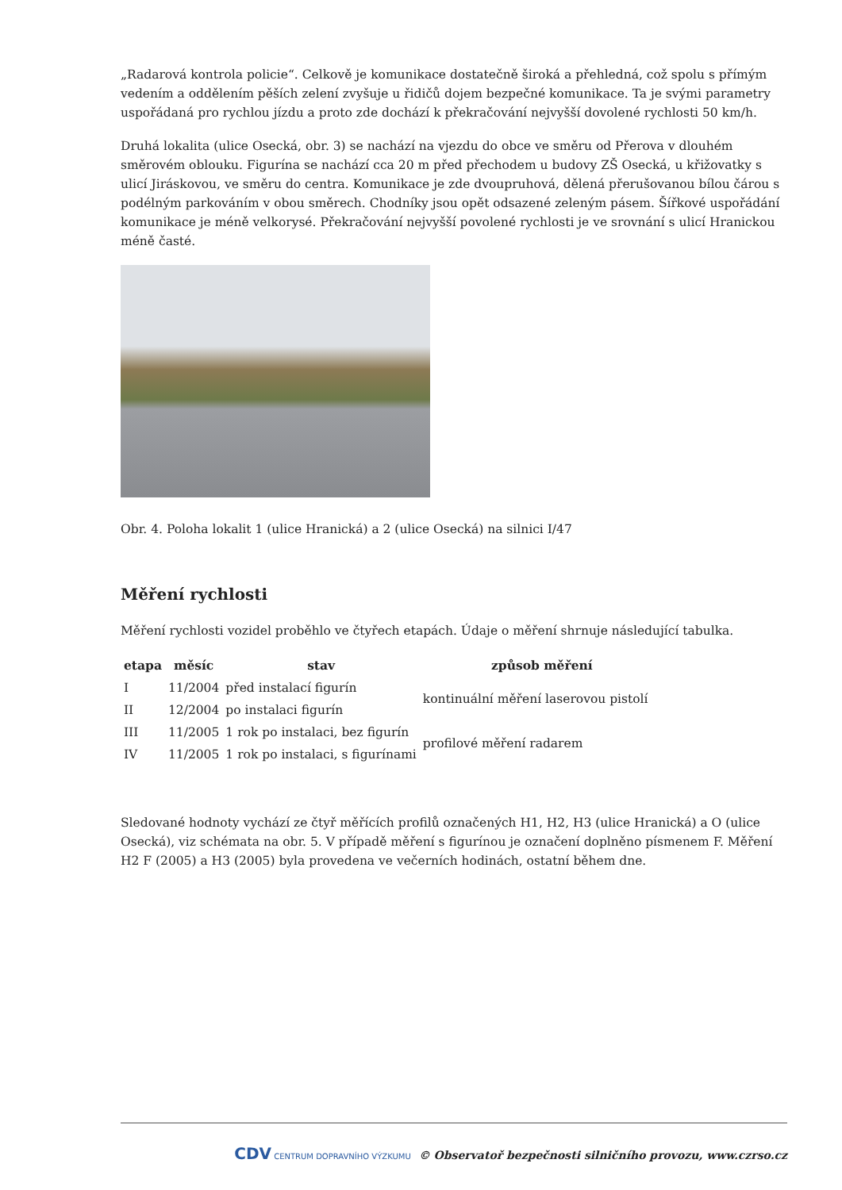„Radarová kontrola policie“. Celkově je komunikace dostatečně široká a přehledná, což spolu s přímým vedením a oddělením pěších zelení zvyšuje u řidičů dojem bezpečné komunikace. Ta je svými parametry uspořádaná pro rychlou jízdu a proto zde dochází k překračování nejvyšší dovolené rychlosti 50 km/h.
Druhá lokalita (ulice Osecká, obr. 3) se nachází na vjezdu do obce ve směru od Přerova v dlouhém směrovém oblouku. Figurína se nachází cca 20 m před přechodem u budovy ZŠ Osecká, u křižovatky s ulicí Jiráskovou, ve směru do centra. Komunikace je zde dvoupruhová, dělená přerušovanou bílou čárou s podélným parkováním v obou směrech. Chodníky jsou opět odsazené zeleným pásem. Šířkové uspořádání komunikace je méně velkorysé. Překračování nejvyšší povolené rychlosti je ve srovnání s ulicí Hranickou méně časté.
Obr. 4. Poloha lokalit 1 (ulice Hranická) a 2 (ulice Osecká) na silnici I/47
Měření rychlosti
Měření rychlosti vozidel proběhlo ve čtyřech etapách. Údaje o měření shrnuje následující tabulka.
| etapa | měsíc | stav | způsob měření |
| --- | --- | --- | --- |
| I | 11/2004 | před instalací figurín | kontinuální měření laserovou pistolí |
| II | 12/2004 | po instalaci figurín | |
| III | 11/2005 | 1 rok po instalaci, bez figurín | profilové měření radarem |
| IV | 11/2005 | 1 rok po instalaci, s figurínami | |
Sledované hodnoty vychází ze čtyř měřících profilů označených H1, H2, H3 (ulice Hranická) a O (ulice Osecká), viz schémata na obr. 5. V případě měření s figurínou je označení doplněno písmenem F. Měření H2 F (2005) a H3 (2005) byla provedena ve večerních hodinách, ostatní během dne.
CDV CENTRUM DOPRAVNÍHO VÝZKUMU © Observatoř bezpečnosti silničního provozu, www.czrso.cz